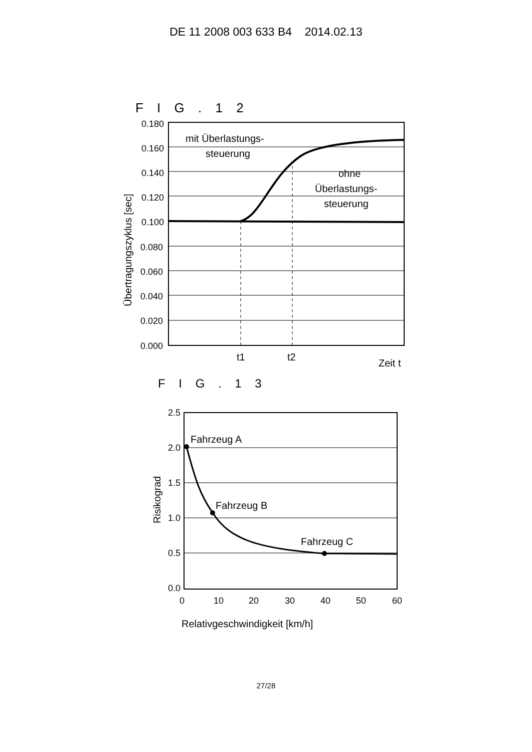DE 11 2008 003 633 B4 2014.02.13
F I G . 1 2
0.180
0.160
0.140
0.120
0.100
0.080
0.060
0.040
0.020
0.000
mit Überlastungs-
steuerung
ohne
Überlastungs-
steuerung
t1
t2
Zeit t
Übertragungszyklus [sec]
F I G . 1 3
2.5
2.0
1.5
1.0
0.5
0.0
0
10
20
30
40
50
60
Fahrzeug A
Fahrzeug B
Fahrzeug C
Risikograd
Relativgeschwindigkeit [km/h]
27/28